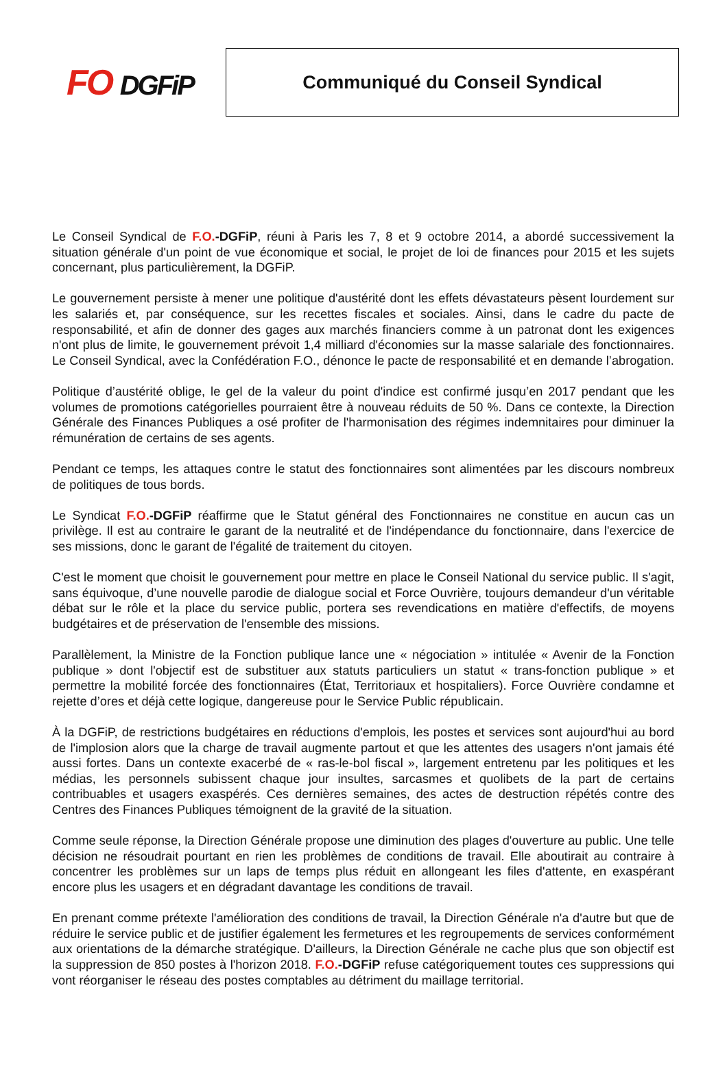FO DGFiP
Communiqué du Conseil Syndical
Le Conseil Syndical de F.O.-DGFiP, réuni à Paris les 7, 8 et 9 octobre 2014, a abordé successivement la situation générale d'un point de vue économique et social, le projet de loi de finances pour 2015 et les sujets concernant, plus particulièrement, la DGFiP.
Le gouvernement persiste à mener une politique d'austérité dont les effets dévastateurs pèsent lourdement sur les salariés et, par conséquence, sur les recettes fiscales et sociales. Ainsi, dans le cadre du pacte de responsabilité, et afin de donner des gages aux marchés financiers comme à un patronat dont les exigences n'ont plus de limite, le gouvernement prévoit 1,4 milliard d'économies sur la masse salariale des fonctionnaires. Le Conseil Syndical, avec la Confédération F.O., dénonce le pacte de responsabilité et en demande l’abrogation.
Politique d’austérité oblige, le gel de la valeur du point d'indice est confirmé jusqu’en 2017 pendant que les volumes de promotions catégorielles pourraient être à nouveau réduits de 50 %. Dans ce contexte, la Direction Générale des Finances Publiques a osé profiter de l'harmonisation des régimes indemnitaires pour diminuer la rémunération de certains de ses agents.
Pendant ce temps, les attaques contre le statut des fonctionnaires sont alimentées par les discours nombreux de politiques de tous bords.
Le Syndicat F.O.-DGFiP réaffirme que le Statut général des Fonctionnaires ne constitue en aucun cas un privilège. Il est au contraire le garant de la neutralité et de l'indépendance du fonctionnaire, dans l'exercice de ses missions, donc le garant de l'égalité de traitement du citoyen.
C'est le moment que choisit le gouvernement pour mettre en place le Conseil National du service public. Il s'agit, sans équivoque, d’une nouvelle parodie de dialogue social et Force Ouvrière, toujours demandeur d'un véritable débat sur le rôle et la place du service public, portera ses revendications en matière d'effectifs, de moyens budgétaires et de préservation de l'ensemble des missions.
Parallèlement, la Ministre de la Fonction publique lance une « négociation » intitulée « Avenir de la Fonction publique » dont l'objectif est de substituer aux statuts particuliers un statut « trans-fonction publique » et permettre la mobilité forcée des fonctionnaires (État, Territoriaux et hospitaliers). Force Ouvrière condamne et rejette d’ores et déjà cette logique, dangereuse pour le Service Public républicain.
À la DGFiP, de restrictions budgétaires en réductions d'emplois, les postes et services sont aujourd'hui au bord de l'implosion alors que la charge de travail augmente partout et que les attentes des usagers n'ont jamais été aussi fortes. Dans un contexte exacerbé de « ras-le-bol fiscal », largement entretenu par les politiques et les médias, les personnels subissent chaque jour insultes, sarcasmes et quolibets de la part de certains contribuables et usagers exaspérés. Ces dernières semaines, des actes de destruction répétés contre des Centres des Finances Publiques témoignent de la gravité de la situation.
Comme seule réponse, la Direction Générale propose une diminution des plages d'ouverture au public. Une telle décision ne résoudrait pourtant en rien les problèmes de conditions de travail. Elle aboutirait au contraire à concentrer les problèmes sur un laps de temps plus réduit en allongeant les files d'attente, en exaspérant encore plus les usagers et en dégradant davantage les conditions de travail.
En prenant comme prétexte l'amélioration des conditions de travail, la Direction Générale n'a d'autre but que de réduire le service public et de justifier également les fermetures et les regroupements de services conformément aux orientations de la démarche stratégique. D'ailleurs, la Direction Générale ne cache plus que son objectif est la suppression de 850 postes à l'horizon 2018. F.O.-DGFiP refuse catégoriquement toutes ces suppressions qui vont réorganiser le réseau des postes comptables au détriment du maillage territorial.